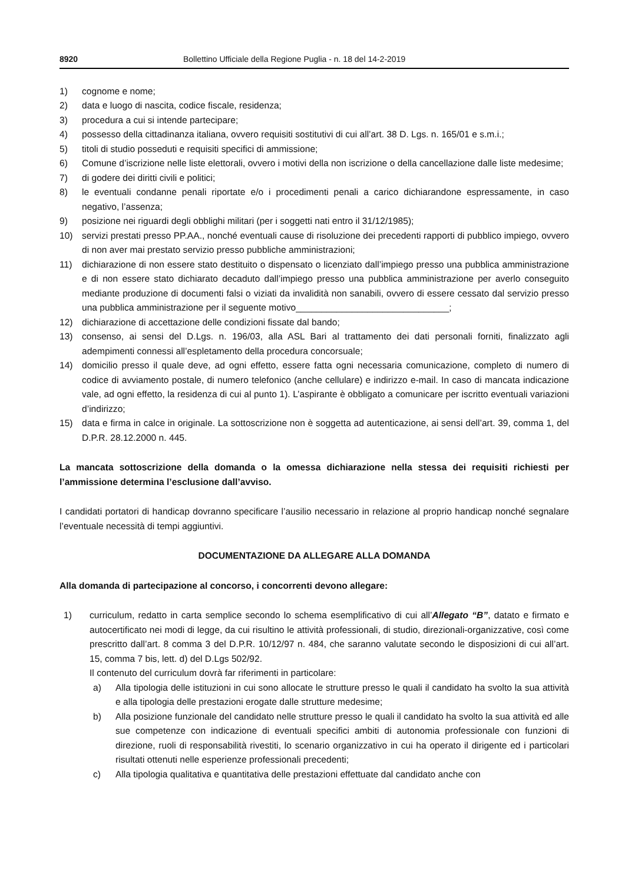8920 Bollettino Ufficiale della Regione Puglia - n. 18 del 14-2-2019
1) cognome e nome;
2) data e luogo di nascita, codice fiscale, residenza;
3) procedura a cui si intende partecipare;
4) possesso della cittadinanza italiana, ovvero requisiti sostitutivi di cui all’art. 38 D. Lgs. n. 165/01 e s.m.i.;
5) titoli di studio posseduti e requisiti specifici di ammissione;
6) Comune d’iscrizione nelle liste elettorali, ovvero i motivi della non iscrizione o della cancellazione dalle liste medesime;
7) di godere dei diritti civili e politici;
8) le eventuali condanne penali riportate e/o i procedimenti penali a carico dichiarandone espressamente, in caso negativo, l’assenza;
9) posizione nei riguardi degli obblighi militari (per i soggetti nati entro il 31/12/1985);
10) servizi prestati presso PP.AA., nonché eventuali cause di risoluzione dei precedenti rapporti di pubblico impiego, ovvero di non aver mai prestato servizio presso pubbliche amministrazioni;
11) dichiarazione di non essere stato destituito o dispensato o licenziato dall’impiego presso una pubblica amministrazione e di non essere stato dichiarato decaduto dall’impiego presso una pubblica amministrazione per averlo conseguito mediante produzione di documenti falsi o viziati da invalidità non sanabili, ovvero di essere cessato dal servizio presso una pubblica amministrazione per il seguente motivo______________________________;
12) dichiarazione di accettazione delle condizioni fissate dal bando;
13) consenso, ai sensi del D.Lgs. n. 196/03, alla ASL Bari al trattamento dei dati personali forniti, finalizzato agli adempimenti connessi all’espletamento della procedura concorsuale;
14) domicilio presso il quale deve, ad ogni effetto, essere fatta ogni necessaria comunicazione, completo di numero di codice di avviamento postale, di numero telefonico (anche cellulare) e indirizzo e-mail. In caso di mancata indicazione vale, ad ogni effetto, la residenza di cui al punto 1). L’aspirante è obbligato a comunicare per iscritto eventuali variazioni d’indirizzo;
15) data e firma in calce in originale. La sottoscrizione non è soggetta ad autenticazione, ai sensi dell’art. 39, comma 1, del D.P.R. 28.12.2000 n. 445.
La mancata sottoscrizione della domanda o la omessa dichiarazione nella stessa dei requisiti richiesti per l’ammissione determina l’esclusione dall’avviso.
I candidati portatori di handicap dovranno specificare l’ausilio necessario in relazione al proprio handicap nonché segnalare l’eventuale necessità di tempi aggiuntivi.
DOCUMENTAZIONE DA ALLEGARE ALLA DOMANDA
Alla domanda di partecipazione al concorso, i concorrenti devono allegare:
1) curriculum, redatto in carta semplice secondo lo schema esemplificativo di cui all’Allegato “B”, datato e firmato e autocertificato nei modi di legge, da cui risultino le attività professionali, di studio, direzionali-organizzative, così come prescritto dall’art. 8 comma 3 del D.P.R. 10/12/97 n. 484, che saranno valutate secondo le disposizioni di cui all’art. 15, comma 7 bis, lett. d) del D.Lgs 502/92.
Il contenuto del curriculum dovrà far riferimenti in particolare:
a) Alla tipologia delle istituzioni in cui sono allocate le strutture presso le quali il candidato ha svolto la sua attività e alla tipologia delle prestazioni erogate dalle strutture medesime;
b) Alla posizione funzionale del candidato nelle strutture presso le quali il candidato ha svolto la sua attività ed alle sue competenze con indicazione di eventuali specifici ambiti di autonomia professionale con funzioni di direzione, ruoli di responsabilità rivestiti, lo scenario organizzativo in cui ha operato il dirigente ed i particolari risultati ottenuti nelle esperienze professionali precedenti;
c) Alla tipologia qualitativa e quantitativa delle prestazioni effettuate dal candidato anche con